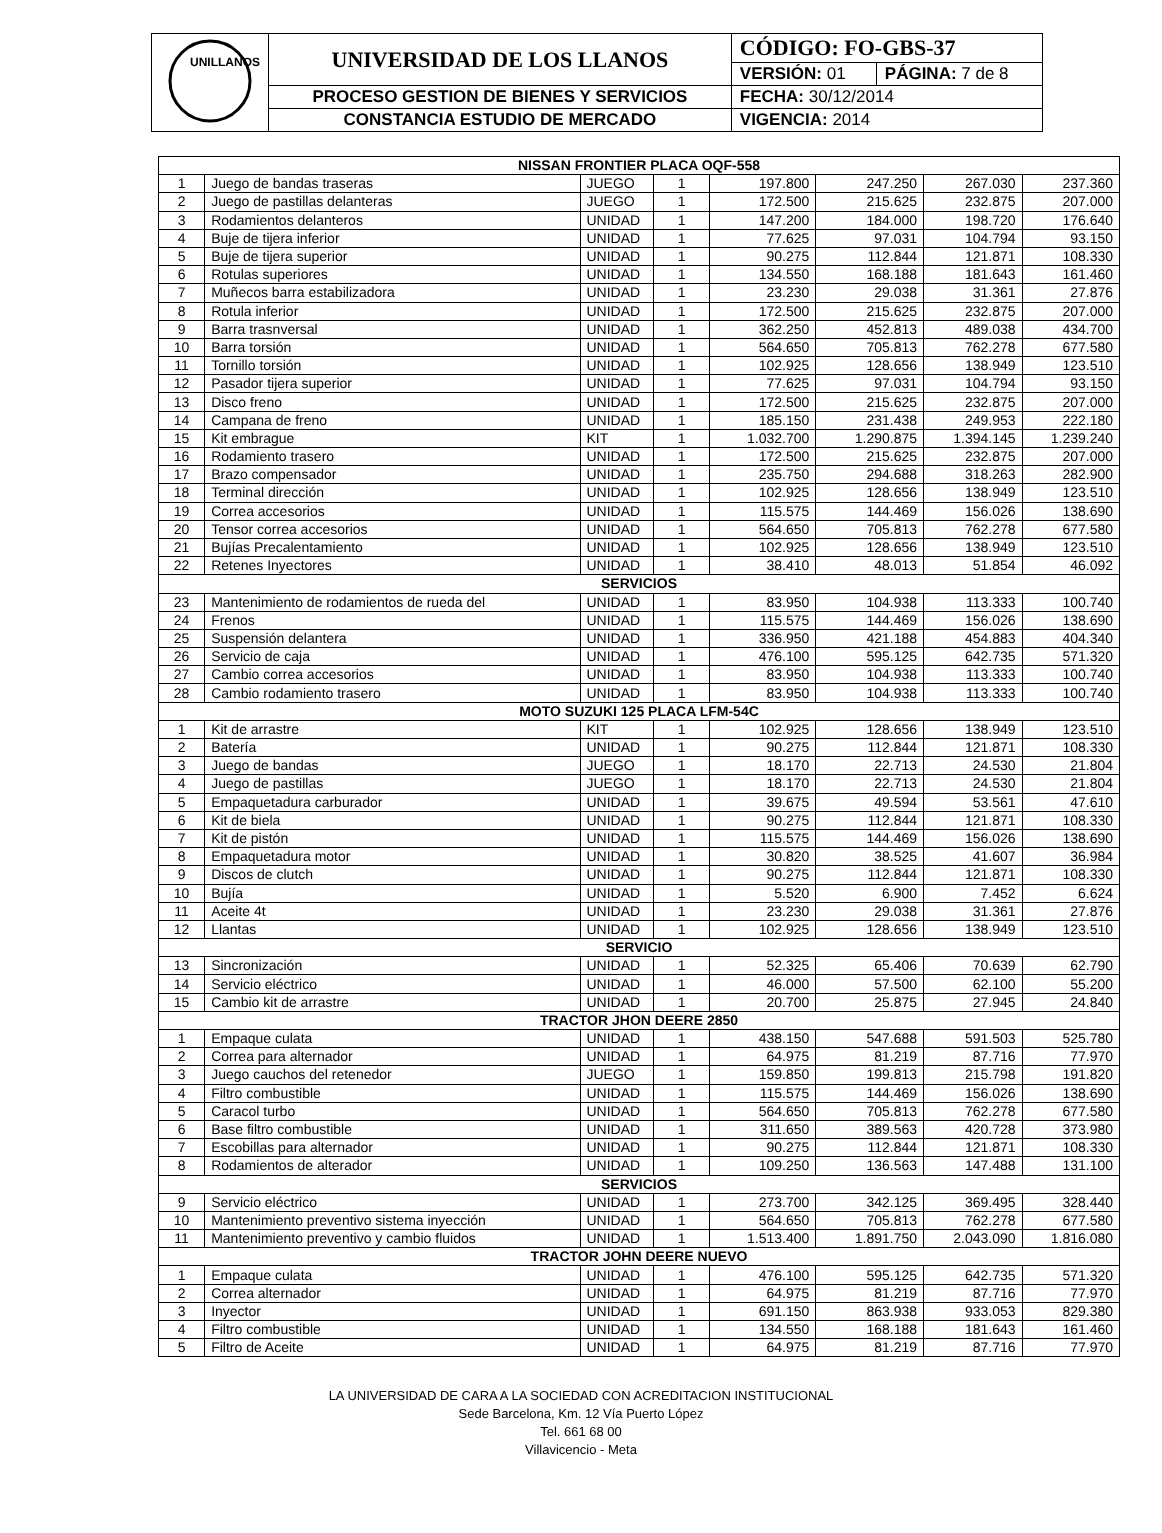| UNILLANOS | UNIVERSIDAD DE LOS LLANOS | CÓDIGO: FO-GBS-37 | |
| | | VERSIÓN: 01 | PÁGINA: 7 de 8 |
| | PROCESO GESTION DE BIENES Y SERVICIOS | FECHA: 30/12/2014 | |
| | CONSTANCIA ESTUDIO DE MERCADO | VIGENCIA: 2014 | |
| NISSAN FRONTIER PLACA OQF-558 | | | | | | | |
| 1 | Juego de bandas traseras | JUEGO | 1 | 197.800 | 247.250 | 267.030 | 237.360 |
| 2 | Juego de pastillas delanteras | JUEGO | 1 | 172.500 | 215.625 | 232.875 | 207.000 |
| 3 | Rodamientos delanteros | UNIDAD | 1 | 147.200 | 184.000 | 198.720 | 176.640 |
| 4 | Buje de tijera inferior | UNIDAD | 1 | 77.625 | 97.031 | 104.794 | 93.150 |
| 5 | Buje de tijera superior | UNIDAD | 1 | 90.275 | 112.844 | 121.871 | 108.330 |
| 6 | Rotulas superiores | UNIDAD | 1 | 134.550 | 168.188 | 181.643 | 161.460 |
| 7 | Muñecos barra estabilizadora | UNIDAD | 1 | 23.230 | 29.038 | 31.361 | 27.876 |
| 8 | Rotula inferior | UNIDAD | 1 | 172.500 | 215.625 | 232.875 | 207.000 |
| 9 | Barra trasnversal | UNIDAD | 1 | 362.250 | 452.813 | 489.038 | 434.700 |
| 10 | Barra torsión | UNIDAD | 1 | 564.650 | 705.813 | 762.278 | 677.580 |
| 11 | Tornillo torsión | UNIDAD | 1 | 102.925 | 128.656 | 138.949 | 123.510 |
| 12 | Pasador tijera superior | UNIDAD | 1 | 77.625 | 97.031 | 104.794 | 93.150 |
| 13 | Disco freno | UNIDAD | 1 | 172.500 | 215.625 | 232.875 | 207.000 |
| 14 | Campana de freno | UNIDAD | 1 | 185.150 | 231.438 | 249.953 | 222.180 |
| 15 | Kit embrague | KIT | 1 | 1.032.700 | 1.290.875 | 1.394.145 | 1.239.240 |
| 16 | Rodamiento trasero | UNIDAD | 1 | 172.500 | 215.625 | 232.875 | 207.000 |
| 17 | Brazo compensador | UNIDAD | 1 | 235.750 | 294.688 | 318.263 | 282.900 |
| 18 | Terminal dirección | UNIDAD | 1 | 102.925 | 128.656 | 138.949 | 123.510 |
| 19 | Correa accesorios | UNIDAD | 1 | 115.575 | 144.469 | 156.026 | 138.690 |
| 20 | Tensor correa accesorios | UNIDAD | 1 | 564.650 | 705.813 | 762.278 | 677.580 |
| 21 | Bujías Precalentamiento | UNIDAD | 1 | 102.925 | 128.656 | 138.949 | 123.510 |
| 22 | Retenes Inyectores | UNIDAD | 1 | 38.410 | 48.013 | 51.854 | 46.092 |
| SERVICIOS | | | | | | | |
| 23 | Mantenimiento de rodamientos de rueda del | UNIDAD | 1 | 83.950 | 104.938 | 113.333 | 100.740 |
| 24 | Frenos | UNIDAD | 1 | 115.575 | 144.469 | 156.026 | 138.690 |
| 25 | Suspensión delantera | UNIDAD | 1 | 336.950 | 421.188 | 454.883 | 404.340 |
| 26 | Servicio de caja | UNIDAD | 1 | 476.100 | 595.125 | 642.735 | 571.320 |
| 27 | Cambio correa accesorios | UNIDAD | 1 | 83.950 | 104.938 | 113.333 | 100.740 |
| 28 | Cambio rodamiento trasero | UNIDAD | 1 | 83.950 | 104.938 | 113.333 | 100.740 |
| MOTO SUZUKI 125 PLACA LFM-54C | | | | | | | |
| 1 | Kit de arrastre | KIT | 1 | 102.925 | 128.656 | 138.949 | 123.510 |
| 2 | Batería | UNIDAD | 1 | 90.275 | 112.844 | 121.871 | 108.330 |
| 3 | Juego de bandas | JUEGO | 1 | 18.170 | 22.713 | 24.530 | 21.804 |
| 4 | Juego de pastillas | JUEGO | 1 | 18.170 | 22.713 | 24.530 | 21.804 |
| 5 | Empaquetadura carburador | UNIDAD | 1 | 39.675 | 49.594 | 53.561 | 47.610 |
| 6 | Kit de biela | UNIDAD | 1 | 90.275 | 112.844 | 121.871 | 108.330 |
| 7 | Kit de pistón | UNIDAD | 1 | 115.575 | 144.469 | 156.026 | 138.690 |
| 8 | Empaquetadura motor | UNIDAD | 1 | 30.820 | 38.525 | 41.607 | 36.984 |
| 9 | Discos de clutch | UNIDAD | 1 | 90.275 | 112.844 | 121.871 | 108.330 |
| 10 | Bujía | UNIDAD | 1 | 5.520 | 6.900 | 7.452 | 6.624 |
| 11 | Aceite 4t | UNIDAD | 1 | 23.230 | 29.038 | 31.361 | 27.876 |
| 12 | Llantas | UNIDAD | 1 | 102.925 | 128.656 | 138.949 | 123.510 |
| SERVICIO | | | | | | | |
| 13 | Sincronización | UNIDAD | 1 | 52.325 | 65.406 | 70.639 | 62.790 |
| 14 | Servicio eléctrico | UNIDAD | 1 | 46.000 | 57.500 | 62.100 | 55.200 |
| 15 | Cambio kit de arrastre | UNIDAD | 1 | 20.700 | 25.875 | 27.945 | 24.840 |
| TRACTOR JHON DEERE 2850 | | | | | | | |
| 1 | Empaque culata | UNIDAD | 1 | 438.150 | 547.688 | 591.503 | 525.780 |
| 2 | Correa para alternador | UNIDAD | 1 | 64.975 | 81.219 | 87.716 | 77.970 |
| 3 | Juego cauchos del retenedor | JUEGO | 1 | 159.850 | 199.813 | 215.798 | 191.820 |
| 4 | Filtro combustible | UNIDAD | 1 | 115.575 | 144.469 | 156.026 | 138.690 |
| 5 | Caracol turbo | UNIDAD | 1 | 564.650 | 705.813 | 762.278 | 677.580 |
| 6 | Base filtro combustible | UNIDAD | 1 | 311.650 | 389.563 | 420.728 | 373.980 |
| 7 | Escobillas para alternador | UNIDAD | 1 | 90.275 | 112.844 | 121.871 | 108.330 |
| 8 | Rodamientos de alterador | UNIDAD | 1 | 109.250 | 136.563 | 147.488 | 131.100 |
| SERVICIOS | | | | | | | |
| 9 | Servicio eléctrico | UNIDAD | 1 | 273.700 | 342.125 | 369.495 | 328.440 |
| 10 | Mantenimiento preventivo sistema inyección | UNIDAD | 1 | 564.650 | 705.813 | 762.278 | 677.580 |
| 11 | Mantenimiento preventivo y cambio fluidos | UNIDAD | 1 | 1.513.400 | 1.891.750 | 2.043.090 | 1.816.080 |
| TRACTOR JOHN DEERE NUEVO | | | | | | | |
| 1 | Empaque culata | UNIDAD | 1 | 476.100 | 595.125 | 642.735 | 571.320 |
| 2 | Correa alternador | UNIDAD | 1 | 64.975 | 81.219 | 87.716 | 77.970 |
| 3 | Inyector | UNIDAD | 1 | 691.150 | 863.938 | 933.053 | 829.380 |
| 4 | Filtro combustible | UNIDAD | 1 | 134.550 | 168.188 | 181.643 | 161.460 |
| 5 | Filtro de Aceite | UNIDAD | 1 | 64.975 | 81.219 | 87.716 | 77.970 |
LA UNIVERSIDAD DE CARA A LA SOCIEDAD CON ACREDITACION INSTITUCIONAL
Sede Barcelona, Km. 12 Vía Puerto López
Tel. 661 68 00
Villavicencio - Meta